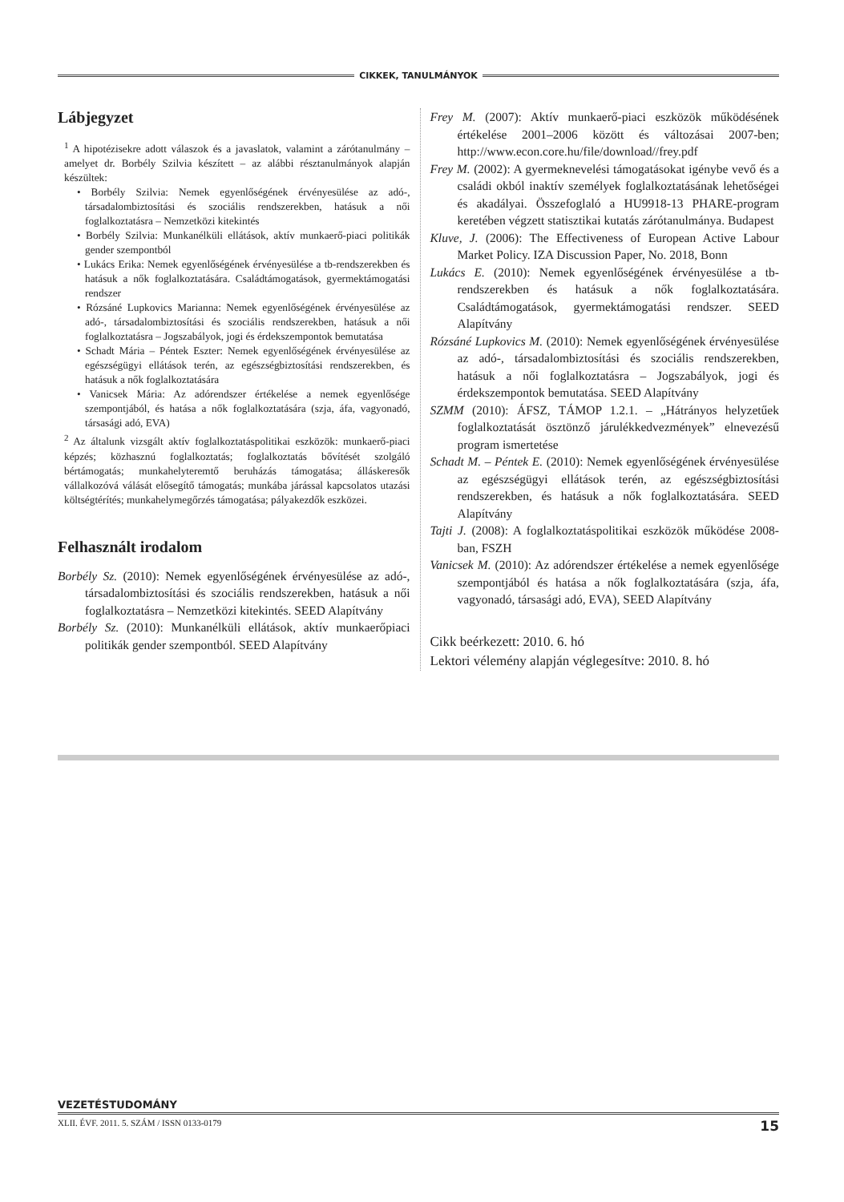CIKKEK, TANULMÁNYOK
Lábjegyzet
<sup>1</sup> A hipotézisekre adott válaszok és a javaslatok, valamint a zárótanulmány – amelyet dr. Borbély Szilvia készített – az alábbi résztanulmányok alapján készültek:
• Borbély Szilvia: Nemek egyenlőségének érvényesülése az adó-, társadalombiztosítási és szociális rendszerekben, hatásuk a női foglalkoztatásra – Nemzetközi kitekintés
• Borbély Szilvia: Munkanélküli ellátások, aktív munkaerő-piaci politikák gender szempontból
• Lukács Erika: Nemek egyenlőségének érvényesülése a tb-rendszerekben és hatásuk a nők foglalkoztatására. Családtámogatások, gyermektámogatási rendszer
• Rózsáné Lupkovics Marianna: Nemek egyenlőségének érvényesülése az adó-, társadalombiztosítási és szociális rendszerekben, hatásuk a női foglalkoztatásra – Jogszabályok, jogi és érdekszempontok bemutatása
• Schadt Mária – Péntek Eszter: Nemek egyenlőségének érvényesülése az egészségügyi ellátások terén, az egészségbiztosítási rendszerekben, és hatásuk a nők foglalkoztatására
• Vanicsek Mária: Az adórendszer értékelése a nemek egyenlősége szempontjából, és hatása a nők foglalkoztatására (szja, áfa, vagyonadó, társasági adó, EVA)
<sup>2</sup> Az általunk vizsgált aktív foglalkoztatáspolitikai eszközök: munkaerő-piaci képzés; közhasznú foglalkoztatás; foglalkoztatás bővítését szolgáló bértámogatás; munkahelyteremtő beruházás támogatása; álláskeresők vállalkozóvá válását elősegítő támogatás; munkába járással kapcsolatos utazási költségtérítés; munkahelymegőrzés támogatása; pályakezdők eszközei.
Felhasznált irodalom
Borbély Sz. (2010): Nemek egyenlőségének érvényesülése az adó-, társadalombiztosítási és szociális rendszerekben, hatásuk a női foglalkoztatásra – Nemzetközi kitekintés. SEED Alapítvány
Borbély Sz. (2010): Munkanélküli ellátások, aktív munkaerőpiaci politikák gender szempontból. SEED Alapítvány
Frey M. (2007): Aktív munkaerő-piaci eszközök működésének értékelése 2001–2006 között és változásai 2007-ben; http://www.econ.core.hu/file/download//frey.pdf
Frey M. (2002): A gyermeknevelési támogatásokat igénybe vevő és a családi okból inaktív személyek foglalkoztatásának lehetőségei és akadályai. Összefoglaló a HU9918-13 PHARE-program keretében végzett statisztikai kutatás zárótanulmánya. Budapest
Kluve, J. (2006): The Effectiveness of European Active Labour Market Policy. IZA Discussion Paper, No. 2018, Bonn
Lukács E. (2010): Nemek egyenlőségének érvényesülése a tb-rendszerekben és hatásuk a nők foglalkoztatására. Családtámogatások, gyermektámogatási rendszer. SEED Alapítvány
Rózsáné Lupkovics M. (2010): Nemek egyenlőségének érvényesülése az adó-, társadalombiztosítási és szociális rendszerekben, hatásuk a női foglalkoztatásra – Jogszabályok, jogi és érdekszempontok bemutatása. SEED Alapítvány
SZMM (2010): ÁFSZ, TÁMOP 1.2.1. – „Hátrányos helyzetűek foglalkoztatását ösztönző járulékkedvezmények” elnevezésű program ismertetése
Schadt M. – Péntek E. (2010): Nemek egyenlőségének érvényesülése az egészségügyi ellátások terén, az egészségbiztosítási rendszerekben, és hatásuk a nők foglalkoztatására. SEED Alapítvány
Tajti J. (2008): A foglalkoztatáspolitikai eszközök működése 2008-ban, FSZH
Vanicsek M. (2010): Az adórendszer értékelése a nemek egyenlősége szempontjából és hatása a nők foglalkoztatására (szja, áfa, vagyonadó, társasági adó, EVA), SEED Alapítvány
Cikk beérkezett: 2010. 6. hó
Lektori vélemény alapján véglegesítve: 2010. 8. hó
VEZETÉSTUDOMÁNY
XLII. ÉVF. 2011. 5. SZÁM / ISSN 0133-0179 15